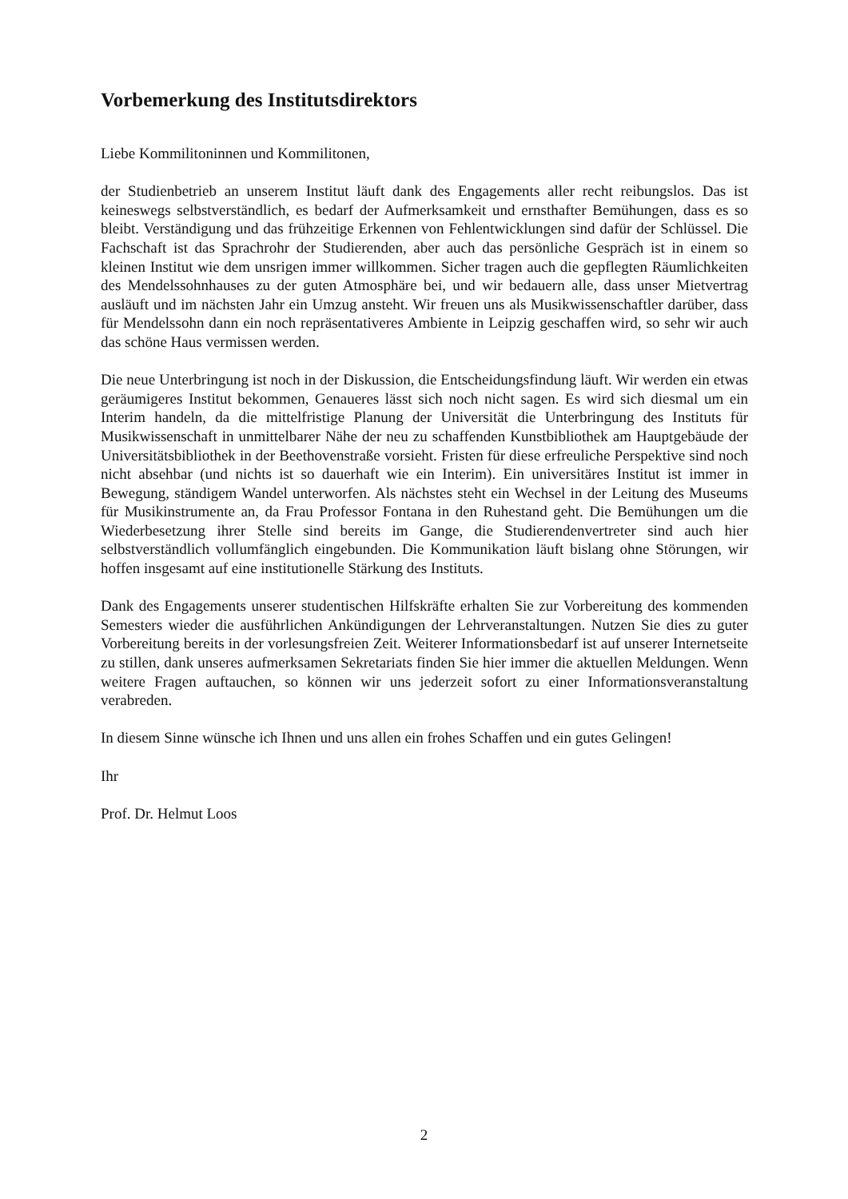Vorbemerkung des Institutsdirektors
Liebe Kommilitoninnen und Kommilitonen,
der Studienbetrieb an unserem Institut läuft dank des Engagements aller recht reibungslos. Das ist keineswegs selbstverständlich, es bedarf der Aufmerksamkeit und ernsthafter Bemühungen, dass es so bleibt. Verständigung und das frühzeitige Erkennen von Fehlentwicklungen sind dafür der Schlüssel. Die Fachschaft ist das Sprachrohr der Studierenden, aber auch das persönliche Gespräch ist in einem so kleinen Institut wie dem unsrigen immer willkommen. Sicher tragen auch die gepflegten Räumlichkeiten des Mendelssohnhauses zu der guten Atmosphäre bei, und wir bedauern alle, dass unser Mietvertrag ausläuft und im nächsten Jahr ein Umzug ansteht. Wir freuen uns als Musikwissenschaftler darüber, dass für Mendelssohn dann ein noch repräsentativeres Ambiente in Leipzig geschaffen wird, so sehr wir auch das schöne Haus vermissen werden.
Die neue Unterbringung ist noch in der Diskussion, die Entscheidungsfindung läuft. Wir werden ein etwas geräumigeres Institut bekommen, Genaueres lässt sich noch nicht sagen. Es wird sich diesmal um ein Interim handeln, da die mittelfristige Planung der Universität die Unterbringung des Instituts für Musikwissenschaft in unmittelbarer Nähe der neu zu schaffenden Kunstbibliothek am Hauptgebäude der Universitätsbibliothek in der Beethovenstraße vorsieht. Fristen für diese erfreuliche Perspektive sind noch nicht absehbar (und nichts ist so dauerhaft wie ein Interim). Ein universitäres Institut ist immer in Bewegung, ständigem Wandel unterworfen. Als nächstes steht ein Wechsel in der Leitung des Museums für Musikinstrumente an, da Frau Professor Fontana in den Ruhestand geht. Die Bemühungen um die Wiederbesetzung ihrer Stelle sind bereits im Gange, die Studierendenvertreter sind auch hier selbstverständlich vollumfänglich eingebunden. Die Kommunikation läuft bislang ohne Störungen, wir hoffen insgesamt auf eine institutionelle Stärkung des Instituts.
Dank des Engagements unserer studentischen Hilfskräfte erhalten Sie zur Vorbereitung des kommenden Semesters wieder die ausführlichen Ankündigungen der Lehrveranstaltungen. Nutzen Sie dies zu guter Vorbereitung bereits in der vorlesungsfreien Zeit. Weiterer Informationsbedarf ist auf unserer Internetseite zu stillen, dank unseres aufmerksamen Sekretariats finden Sie hier immer die aktuellen Meldungen. Wenn weitere Fragen auftauchen, so können wir uns jederzeit sofort zu einer Informationsveranstaltung verabreden.
In diesem Sinne wünsche ich Ihnen und uns allen ein frohes Schaffen und ein gutes Gelingen!
Ihr
Prof. Dr. Helmut Loos
2